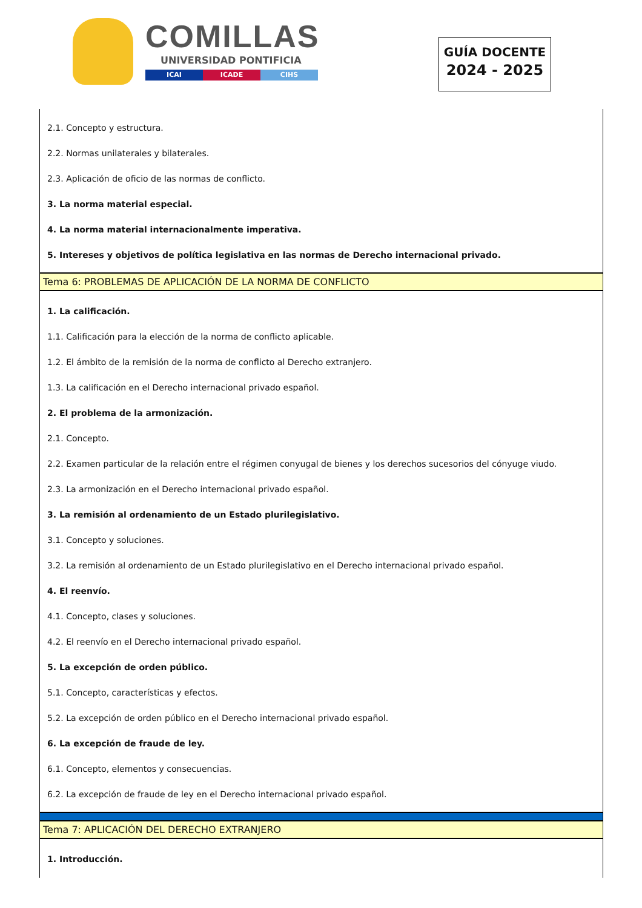COMILLAS
UNIVERSIDAD PONTIFICIA
ICAI ICADE CIHS
GUÍA DOCENTE
2024 - 2025
2.1. Concepto y estructura.
2.2. Normas unilaterales y bilaterales.
2.3. Aplicación de oficio de las normas de conflicto.
3. La norma material especial.
4. La norma material internacionalmente imperativa.
5. Intereses y objetivos de política legislativa en las normas de Derecho internacional privado.
Tema 6: PROBLEMAS DE APLICACIÓN DE LA NORMA DE CONFLICTO
1. La calificación.
1.1. Calificación para la elección de la norma de conflicto aplicable.
1.2. El ámbito de la remisión de la norma de conflicto al Derecho extranjero.
1.3. La calificación en el Derecho internacional privado español.
2. El problema de la armonización.
2.1. Concepto.
2.2. Examen particular de la relación entre el régimen conyugal de bienes y los derechos sucesorios del cónyuge viudo.
2.3. La armonización en el Derecho internacional privado español.
3. La remisión al ordenamiento de un Estado plurilegislativo.
3.1. Concepto y soluciones.
3.2. La remisión al ordenamiento de un Estado plurilegislativo en el Derecho internacional privado español.
4. El reenvío.
4.1. Concepto, clases y soluciones.
4.2. El reenvío en el Derecho internacional privado español.
5. La excepción de orden público.
5.1. Concepto, características y efectos.
5.2. La excepción de orden público en el Derecho internacional privado español.
6. La excepción de fraude de ley.
6.1. Concepto, elementos y consecuencias.
6.2. La excepción de fraude de ley en el Derecho internacional privado español.
Tema 7: APLICACIÓN DEL DERECHO EXTRANJERO
1. Introducción.